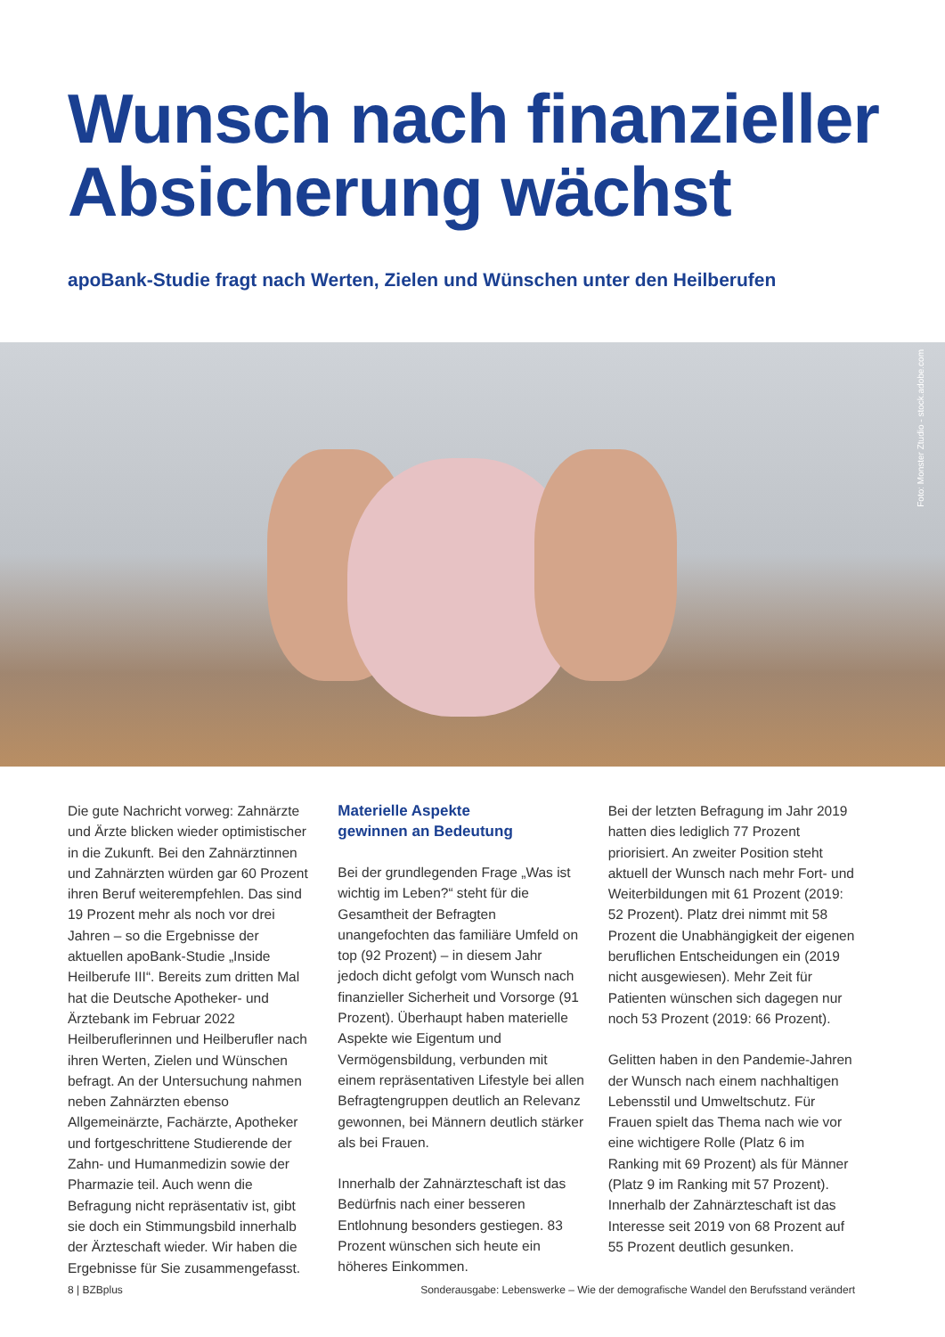Wunsch nach finanzieller
Absicherung wächst
apoBank-Studie fragt nach Werten, Zielen und Wünschen unter den Heilberufen
Foto: Monster Ztudio - stock.adobe.com
Die gute Nachricht vorweg: Zahnärzte und Ärzte blicken wieder optimistischer in die Zukunft. Bei den Zahnärztinnen und Zahnärzten würden gar 60 Prozent ihren Beruf weiterempfehlen. Das sind 19 Prozent mehr als noch vor drei Jahren – so die Ergebnisse der aktuellen apoBank-Studie „Inside Heilberufe III“. Bereits zum dritten Mal hat die Deutsche Apotheker- und Ärztebank im Februar 2022 Heilberuflerinnen und Heilberufler nach ihren Werten, Zielen und Wünschen befragt. An der Untersuchung nahmen neben Zahnärzten ebenso Allgemeinärzte, Fachärzte, Apotheker und fortgeschrittene Studierende der Zahn- und Humanmedizin sowie der Pharmazie teil. Auch wenn die Befragung nicht repräsentativ ist, gibt sie doch ein Stimmungsbild innerhalb der Ärzteschaft wieder. Wir haben die Ergebnisse für Sie zusammengefasst.
Materielle Aspekte
gewinnen an Bedeutung
Bei der grundlegenden Frage „Was ist wichtig im Leben?“ steht für die Gesamtheit der Befragten unangefochten das familiäre Umfeld on top (92 Prozent) – in diesem Jahr jedoch dicht gefolgt vom Wunsch nach finanzieller Sicherheit und Vorsorge (91 Prozent). Überhaupt haben materielle Aspekte wie Eigentum und Vermögensbildung, verbunden mit einem repräsentativen Lifestyle bei allen Befragtengruppen deutlich an Relevanz gewonnen, bei Männern deutlich stärker als bei Frauen.
Innerhalb der Zahnärzteschaft ist das Bedürfnis nach einer besseren Entlohnung besonders gestiegen. 83 Prozent wünschen sich heute ein höheres Einkommen.
Bei der letzten Befragung im Jahr 2019 hatten dies lediglich 77 Prozent priorisiert. An zweiter Position steht aktuell der Wunsch nach mehr Fort- und Weiterbildungen mit 61 Prozent (2019: 52 Prozent). Platz drei nimmt mit 58 Prozent die Unabhängigkeit der eigenen beruflichen Entscheidungen ein (2019 nicht ausgewiesen). Mehr Zeit für Patienten wünschen sich dagegen nur noch 53 Prozent (2019: 66 Prozent).
Gelitten haben in den Pandemie-Jahren der Wunsch nach einem nachhaltigen Lebensstil und Umweltschutz. Für Frauen spielt das Thema nach wie vor eine wichtigere Rolle (Platz 6 im Ranking mit 69 Prozent) als für Männer (Platz 9 im Ranking mit 57 Prozent). Innerhalb der Zahnärzteschaft ist das Interesse seit 2019 von 68 Prozent auf 55 Prozent deutlich gesunken.
8 | BZBplus Sonderausgabe: Lebenswerke – Wie der demografische Wandel den Berufsstand verändert